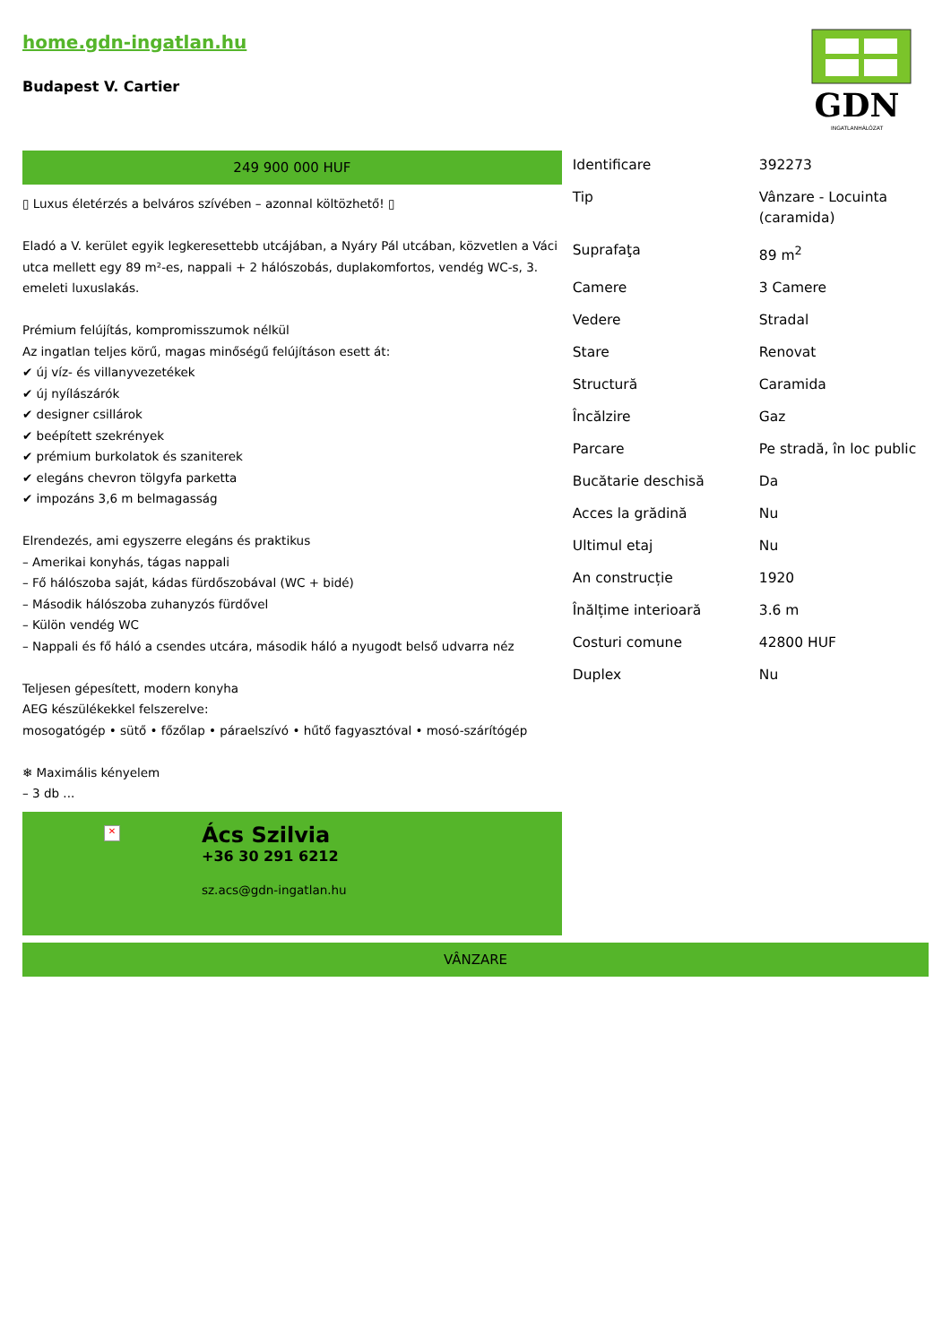home.gdn-ingatlan.hu
Budapest V. Cartier
GDN
INGATLANHÁLÓZAT
249 900 000 HUF
▯ Luxus életérzés a belváros szívében – azonnal költözhető! ▯
Eladó a V. kerület egyik legkeresettebb utcájában, a Nyáry Pál utcában, közvetlen a Váci utca mellett egy 89 m²-es, nappali + 2 hálószobás, duplakomfortos, vendég WC-s, 3. emeleti luxuslakás.
Prémium felújítás, kompromisszumok nélkül
Az ingatlan teljes körű, magas minőségű felújításon esett át:
✔ új víz- és villanyvezetékek
✔ új nyílászárók
✔ designer csillárok
✔ beépített szekrények
✔ prémium burkolatok és szaniterek
✔ elegáns chevron tölgyfa parketta
✔ impozáns 3,6 m belmagasság
Elrendezés, ami egyszerre elegáns és praktikus
– Amerikai konyhás, tágas nappali
– Fő hálószoba saját, kádas fürdőszobával (WC + bidé)
– Második hálószoba zuhanyzós fürdővel
– Külön vendég WC
– Nappali és fő háló a csendes utcára, második háló a nyugodt belső udvarra néz
Teljesen gépesített, modern konyha
AEG készülékekkel felszerelve:
mosogatógép • sütő • főzőlap • páraelszívó • hűtő fagyasztóval • mosó-szárítógép
❄ Maximális kényelem
– 3 db ...
✕
Ács Szilvia
+36 30 291 6212
sz.acs@gdn-ingatlan.hu
| Identificare | 392273 |
| Tip | Vânzare - Locuinta (caramida) |
| Suprafaţa | 89 m<sup>2</sup> |
| Camere | 3 Camere |
| Vedere | Stradal |
| Stare | Renovat |
| Structură | Caramida |
| Încălzire | Gaz |
| Parcare | Pe stradă, în loc public |
| Bucătarie deschisă | Da |
| Acces la grădină | Nu |
| Ultimul etaj | Nu |
| An construcție | 1920 |
| Înălțime interioară | 3.6 m |
| Costuri comune | 42800 HUF |
| Duplex | Nu |
VÂNZARE